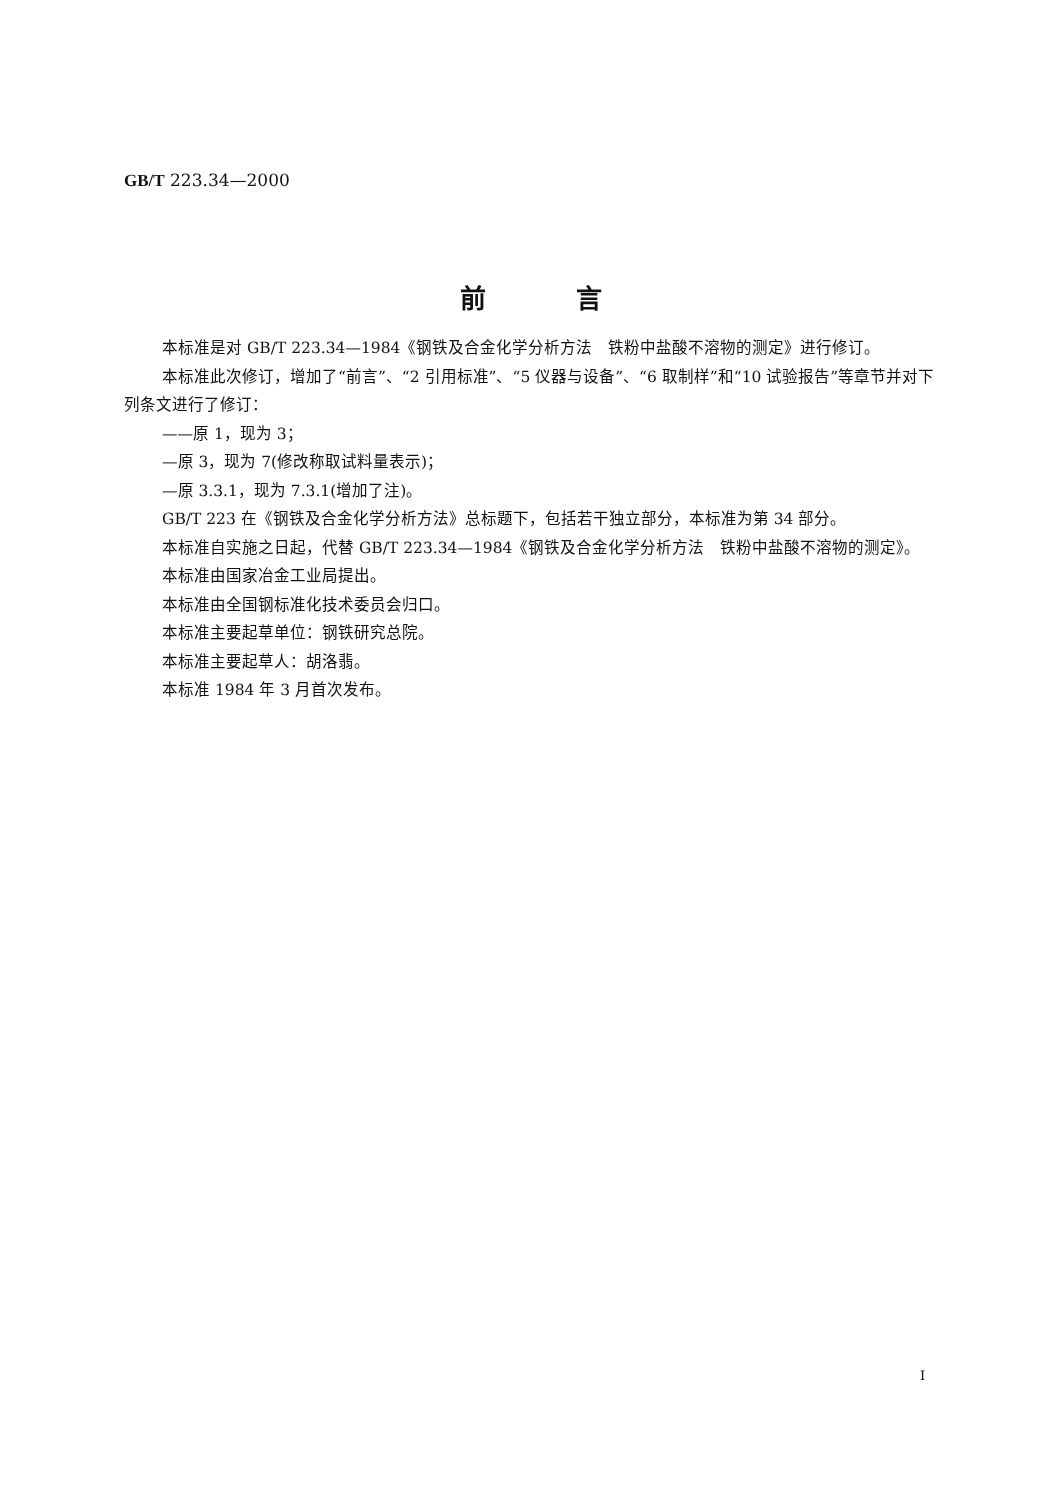GB/T 223.34—2000
前言
本标准是对 GB/T 223.34—1984《钢铁及合金化学分析方法　铁粉中盐酸不溶物的测定》进行修订。
本标准此次修订，增加了“前言”、“2 引用标准”、“5 仪器与设备”、“6 取制样”和“10 试验报告”等章节并对下列条文进行了修订：
——原 1，现为 3；
—原 3，现为 7(修改称取试料量表示)；
—原 3.3.1，现为 7.3.1(增加了注)。
GB/T 223 在《钢铁及合金化学分析方法》总标题下，包括若干独立部分，本标准为第 34 部分。
本标准自实施之日起，代替 GB/T 223.34—1984《钢铁及合金化学分析方法　铁粉中盐酸不溶物的测定》。
本标准由国家冶金工业局提出。
本标准由全国钢标准化技术委员会归口。
本标准主要起草单位：钢铁研究总院。
本标准主要起草人：胡洛翡。
本标准 1984 年 3 月首次发布。
I